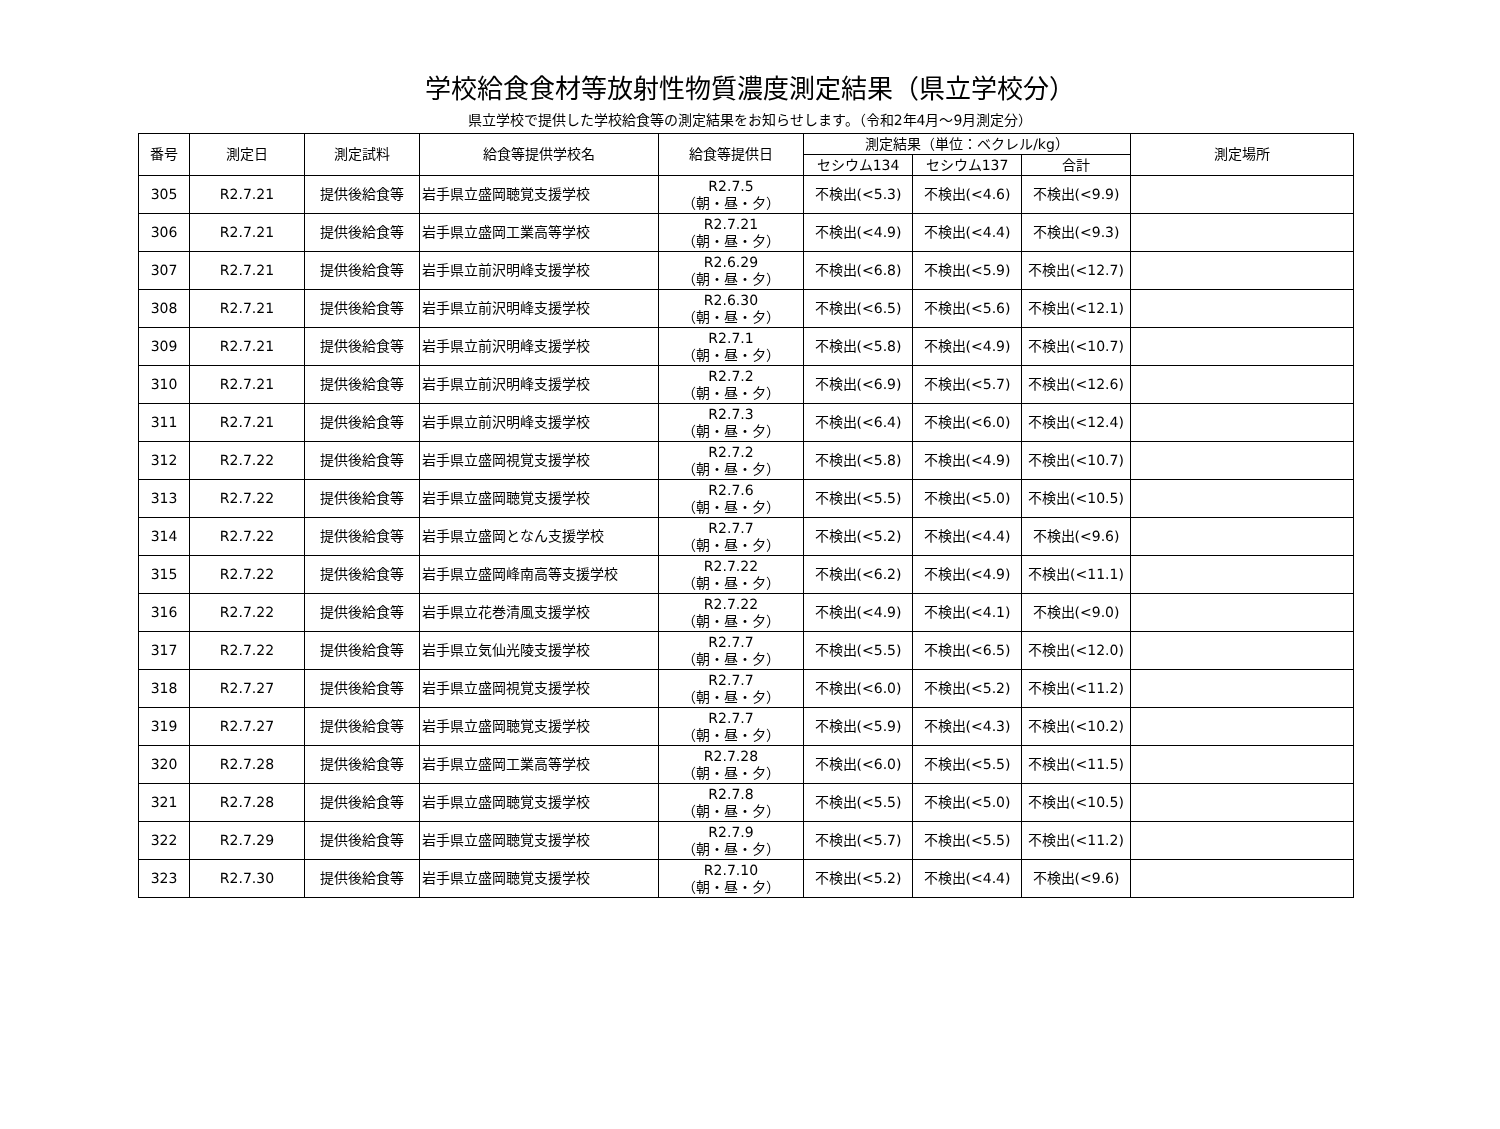学校給食食材等放射性物質濃度測定結果（県立学校分）
県立学校で提供した学校給食等の測定結果をお知らせします。（令和2年4月～9月測定分）
| 番号 | 測定日 | 測定試料 | 給食等提供学校名 | 給食等提供日 | 測定結果（単位：ベクレル/kg） | | | 測定場所 |
| --- | --- | --- | --- | --- | --- | --- | --- | --- |
| | | | | | セシウム134 | セシウム137 | 合計 | |
| 305 | R2.7.21 | 提供後給食等 | 岩手県立盛岡聴覚支援学校 | R2.7.5 （朝・昼・夕） | 不検出(<5.3) | 不検出(<4.6) | 不検出(<9.9) | |
| 306 | R2.7.21 | 提供後給食等 | 岩手県立盛岡工業高等学校 | R2.7.21 （朝・昼・夕） | 不検出(<4.9) | 不検出(<4.4) | 不検出(<9.3) | |
| 307 | R2.7.21 | 提供後給食等 | 岩手県立前沢明峰支援学校 | R2.6.29 （朝・昼・夕） | 不検出(<6.8) | 不検出(<5.9) | 不検出(<12.7) | |
| 308 | R2.7.21 | 提供後給食等 | 岩手県立前沢明峰支援学校 | R2.6.30 （朝・昼・夕） | 不検出(<6.5) | 不検出(<5.6) | 不検出(<12.1) | |
| 309 | R2.7.21 | 提供後給食等 | 岩手県立前沢明峰支援学校 | R2.7.1 （朝・昼・夕） | 不検出(<5.8) | 不検出(<4.9) | 不検出(<10.7) | |
| 310 | R2.7.21 | 提供後給食等 | 岩手県立前沢明峰支援学校 | R2.7.2 （朝・昼・夕） | 不検出(<6.9) | 不検出(<5.7) | 不検出(<12.6) | |
| 311 | R2.7.21 | 提供後給食等 | 岩手県立前沢明峰支援学校 | R2.7.3 （朝・昼・夕） | 不検出(<6.4) | 不検出(<6.0) | 不検出(<12.4) | |
| 312 | R2.7.22 | 提供後給食等 | 岩手県立盛岡視覚支援学校 | R2.7.2 （朝・昼・夕） | 不検出(<5.8) | 不検出(<4.9) | 不検出(<10.7) | |
| 313 | R2.7.22 | 提供後給食等 | 岩手県立盛岡聴覚支援学校 | R2.7.6 （朝・昼・夕） | 不検出(<5.5) | 不検出(<5.0) | 不検出(<10.5) | |
| 314 | R2.7.22 | 提供後給食等 | 岩手県立盛岡となん支援学校 | R2.7.7 （朝・昼・夕） | 不検出(<5.2) | 不検出(<4.4) | 不検出(<9.6) | |
| 315 | R2.7.22 | 提供後給食等 | 岩手県立盛岡峰南高等支援学校 | R2.7.22 （朝・昼・夕） | 不検出(<6.2) | 不検出(<4.9) | 不検出(<11.1) | |
| 316 | R2.7.22 | 提供後給食等 | 岩手県立花巻清風支援学校 | R2.7.22 （朝・昼・夕） | 不検出(<4.9) | 不検出(<4.1) | 不検出(<9.0) | |
| 317 | R2.7.22 | 提供後給食等 | 岩手県立気仙光陵支援学校 | R2.7.7 （朝・昼・夕） | 不検出(<5.5) | 不検出(<6.5) | 不検出(<12.0) | |
| 318 | R2.7.27 | 提供後給食等 | 岩手県立盛岡視覚支援学校 | R2.7.7 （朝・昼・夕） | 不検出(<6.0) | 不検出(<5.2) | 不検出(<11.2) | |
| 319 | R2.7.27 | 提供後給食等 | 岩手県立盛岡聴覚支援学校 | R2.7.7 （朝・昼・夕） | 不検出(<5.9) | 不検出(<4.3) | 不検出(<10.2) | |
| 320 | R2.7.28 | 提供後給食等 | 岩手県立盛岡工業高等学校 | R2.7.28 （朝・昼・夕） | 不検出(<6.0) | 不検出(<5.5) | 不検出(<11.5) | |
| 321 | R2.7.28 | 提供後給食等 | 岩手県立盛岡聴覚支援学校 | R2.7.8 （朝・昼・夕） | 不検出(<5.5) | 不検出(<5.0) | 不検出(<10.5) | |
| 322 | R2.7.29 | 提供後給食等 | 岩手県立盛岡聴覚支援学校 | R2.7.9 （朝・昼・夕） | 不検出(<5.7) | 不検出(<5.5) | 不検出(<11.2) | |
| 323 | R2.7.30 | 提供後給食等 | 岩手県立盛岡聴覚支援学校 | R2.7.10 （朝・昼・夕） | 不検出(<5.2) | 不検出(<4.4) | 不検出(<9.6) | |